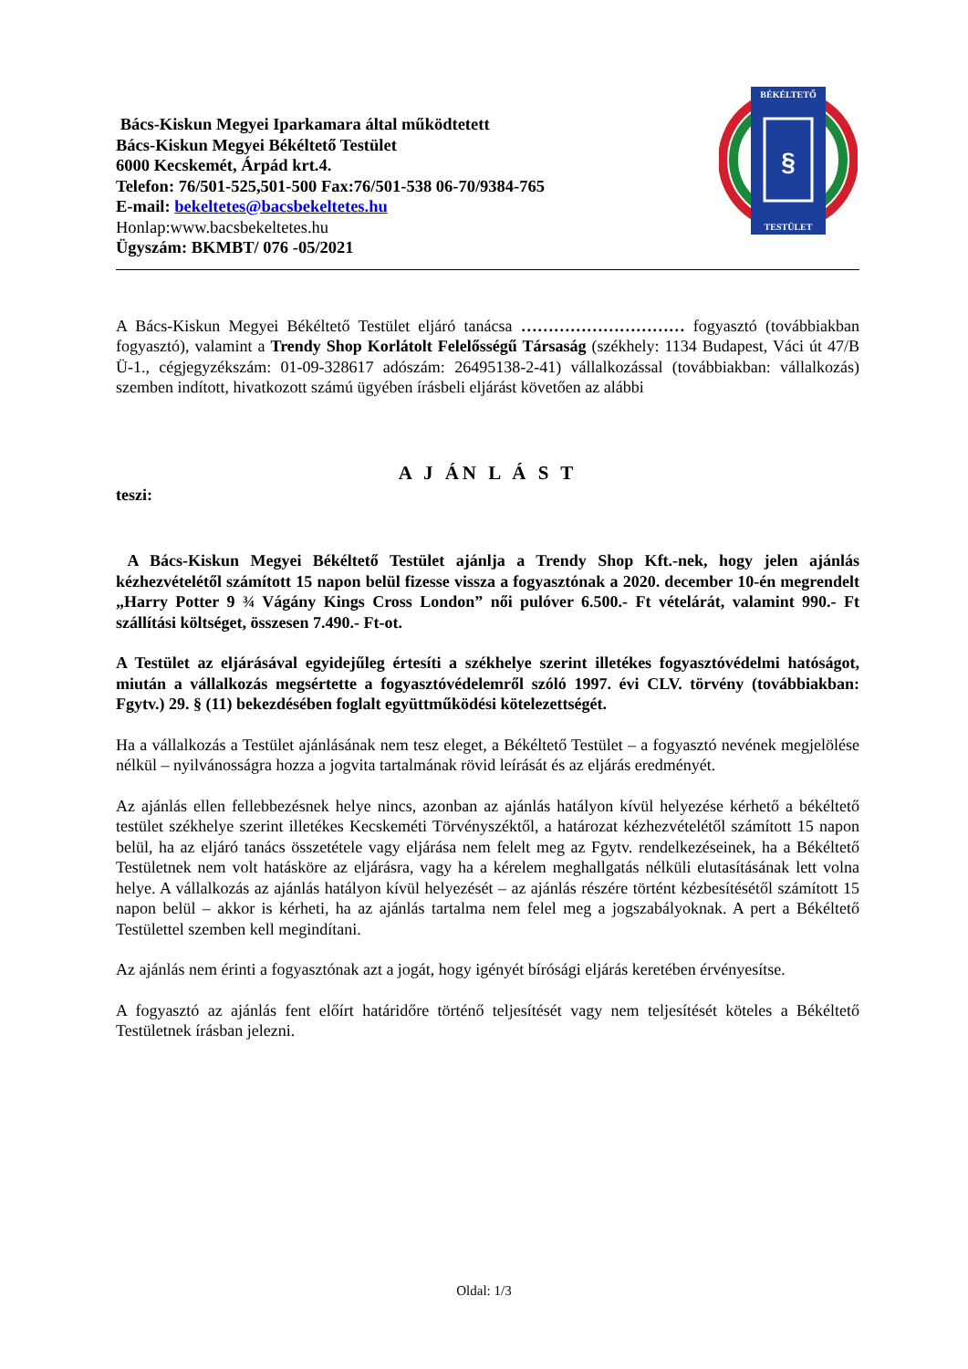BÉKÉLTETŐ
§
TESTÜLET
Bács-Kiskun Megyei Iparkamara által működtetett
Bács-Kiskun Megyei Békéltető Testület
6000 Kecskemét, Árpád krt.4.
Telefon: 76/501-525,501-500 Fax:76/501-538 06-70/9384-765
E-mail: bekeltetes@bacsbekeltetes.hu
Honlap:www.bacsbekeltetes.hu
Ügyszám: BKMBT/ 076 -05/2021
A Bács-Kiskun Megyei Békéltető Testület eljáró tanácsa ………………………… fogyasztó (továbbiakban fogyasztó), valamint a Trendy Shop Korlátolt Felelősségű Társaság (székhely: 1134 Budapest, Váci út 47/B Ü-1., cégjegyzékszám: 01-09-328617 adószám: 26495138-2-41) vállalkozással (továbbiakban: vállalkozás) szemben indított, hivatkozott számú ügyében írásbeli eljárást követően az alábbi
A J ÁN L Á S T
teszi:
A Bács-Kiskun Megyei Békéltető Testület ajánlja a Trendy Shop Kft.-nek, hogy jelen ajánlás kézhezvételétől számított 15 napon belül fizesse vissza a fogyasztónak a 2020. december 10-én megrendelt „Harry Potter 9 ¾ Vágány Kings Cross London” női pulóver 6.500.- Ft vételárát, valamint 990.- Ft szállítási költséget, összesen 7.490.- Ft-ot.
A Testület az eljárásával egyidejűleg értesíti a székhelye szerint illetékes fogyasztóvédelmi hatóságot, miután a vállalkozás megsértette a fogyasztóvédelemről szóló 1997. évi CLV. törvény (továbbiakban: Fgytv.) 29. § (11) bekezdésében foglalt együttműködési kötelezettségét.
Ha a vállalkozás a Testület ajánlásának nem tesz eleget, a Békéltető Testület – a fogyasztó nevének megjelölése nélkül – nyilvánosságra hozza a jogvita tartalmának rövid leírását és az eljárás eredményét.
Az ajánlás ellen fellebbezésnek helye nincs, azonban az ajánlás hatályon kívül helyezése kérhető a békéltető testület székhelye szerint illetékes Kecskeméti Törvényszéktől, a határozat kézhezvételétől számított 15 napon belül, ha az eljáró tanács összetétele vagy eljárása nem felelt meg az Fgytv. rendelkezéseinek, ha a Békéltető Testületnek nem volt hatásköre az eljárásra, vagy ha a kérelem meghallgatás nélküli elutasításának lett volna helye. A vállalkozás az ajánlás hatályon kívül helyezését – az ajánlás részére történt kézbesítésétől számított 15 napon belül – akkor is kérheti, ha az ajánlás tartalma nem felel meg a jogszabályoknak. A pert a Békéltető Testülettel szemben kell megindítani.
Az ajánlás nem érinti a fogyasztónak azt a jogát, hogy igényét bírósági eljárás keretében érvényesítse.
A fogyasztó az ajánlás fent előírt határidőre történő teljesítését vagy nem teljesítését köteles a Békéltető Testületnek írásban jelezni.
Oldal: 1/3